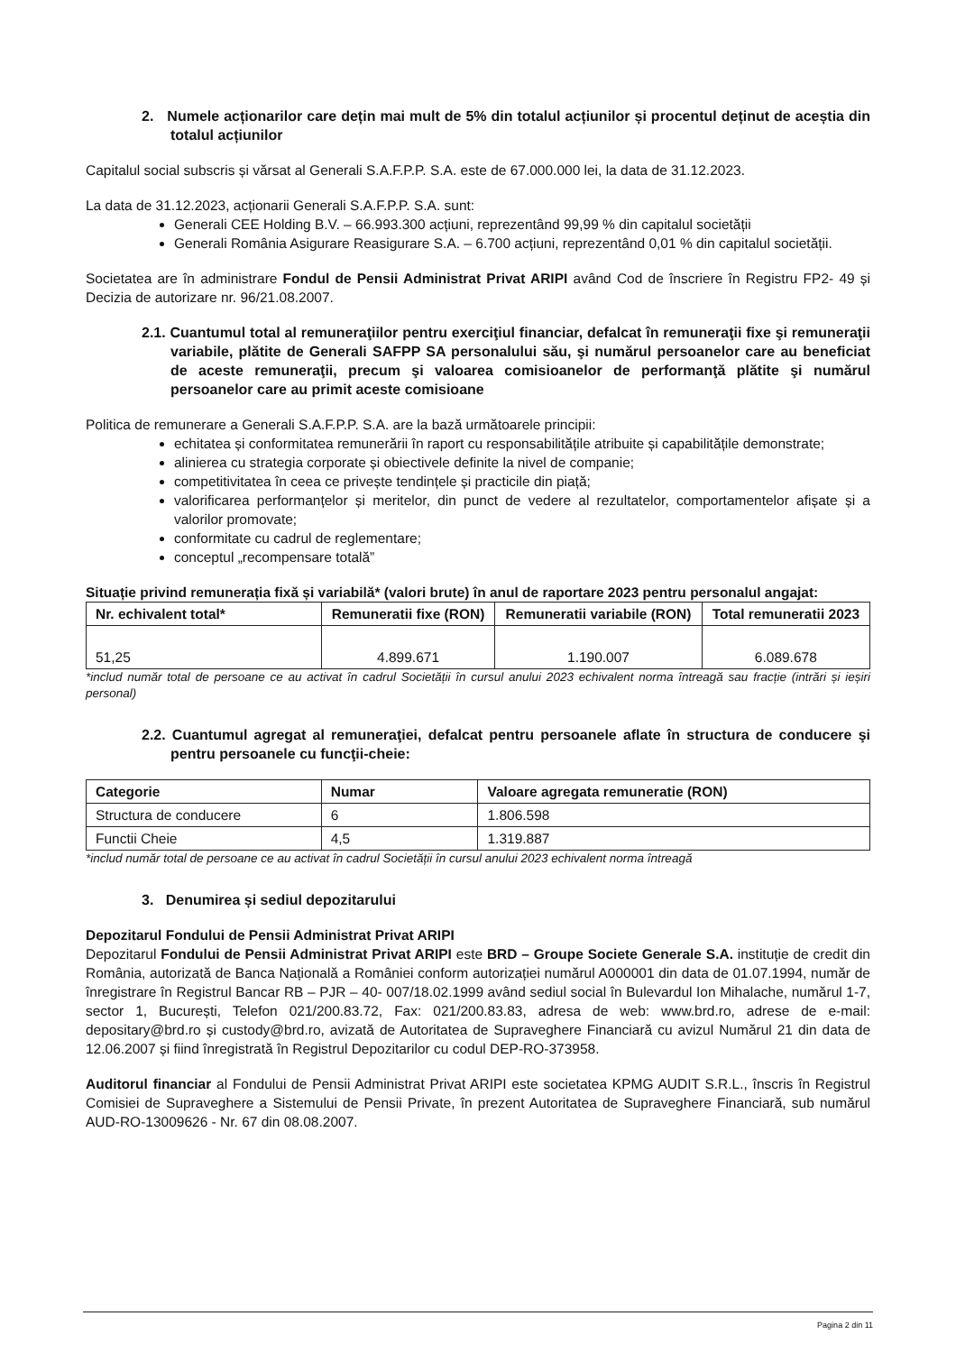2. Numele acționarilor care dețin mai mult de 5% din totalul acțiunilor și procentul deținut de aceștia din totalul acțiunilor
Capitalul social subscris și vărsat al Generali S.A.F.P.P. S.A. este de 67.000.000 lei, la data de 31.12.2023.
La data de 31.12.2023, acționarii Generali S.A.F.P.P. S.A. sunt:
Generali CEE Holding B.V. – 66.993.300 acțiuni, reprezentând 99,99 % din capitalul societății
Generali România Asigurare Reasigurare S.A. – 6.700 acțiuni, reprezentând 0,01 % din capitalul societății.
Societatea are în administrare Fondul de Pensii Administrat Privat ARIPI având Cod de înscriere în Registru FP2- 49 și Decizia de autorizare nr. 96/21.08.2007.
2.1. Cuantumul total al remuneraţiilor pentru exerciţiul financiar, defalcat în remuneraţii fixe şi remuneraţii variabile, plătite de Generali SAFPP SA personalului său, şi numărul persoanelor care au beneficiat de aceste remuneraţii, precum şi valoarea comisioanelor de performanţă plătite şi numărul persoanelor care au primit aceste comisioane
Politica de remunerare a Generali S.A.F.P.P. S.A. are la bază următoarele principii:
echitatea și conformitatea remunerării în raport cu responsabilitățile atribuite și capabilitățile demonstrate;
alinierea cu strategia corporate și obiectivele definite la nivel de companie;
competitivitatea în ceea ce privește tendințele și practicile din piață;
valorificarea performanțelor și meritelor, din punct de vedere al rezultatelor, comportamentelor afișate și a valorilor promovate;
conformitate cu cadrul de reglementare;
conceptul „recompensare totală”
Situație privind remunerația fixă și variabilă* (valori brute) în anul de raportare 2023 pentru personalul angajat:
| Nr. echivalent total* | Remuneratii fixe (RON) | Remuneratii variabile (RON) | Total remuneratii 2023 |
| --- | --- | --- | --- |
| 51,25 | 4.899.671 | 1.190.007 | 6.089.678 |
*includ număr total de persoane ce au activat în cadrul Societății în cursul anului 2023 echivalent norma întreagă sau fracție (intrări și ieșiri personal)
2.2. Cuantumul agregat al remuneraţiei, defalcat pentru persoanele aflate în structura de conducere şi pentru persoanele cu funcţii-cheie:
| Categorie | Numar | Valoare agregata remuneratie (RON) |
| --- | --- | --- |
| Structura de conducere | 6 | 1.806.598 |
| Functii Cheie | 4,5 | 1.319.887 |
*includ număr total de persoane ce au activat în cadrul Societății în cursul anului 2023 echivalent norma întreagă
3. Denumirea și sediul depozitarului
Depozitarul Fondului de Pensii Administrat Privat ARIPI
Depozitarul Fondului de Pensii Administrat Privat ARIPI este BRD – Groupe Societe Generale S.A. instituție de credit din România, autorizată de Banca Națională a României conform autorizației numărul A000001 din data de 01.07.1994, număr de înregistrare în Registrul Bancar RB – PJR – 40- 007/18.02.1999 având sediul social în Bulevardul Ion Mihalache, numărul 1-7, sector 1, București, Telefon 021/200.83.72, Fax: 021/200.83.83, adresa de web: www.brd.ro, adrese de e-mail: depositary@brd.ro și custody@brd.ro, avizată de Autoritatea de Supraveghere Financiară cu avizul Numărul 21 din data de 12.06.2007 și fiind înregistrată în Registrul Depozitarilor cu codul DEP-RO-373958.
Auditorul financiar al Fondului de Pensii Administrat Privat ARIPI este societatea KPMG AUDIT S.R.L., înscris în Registrul Comisiei de Supraveghere a Sistemului de Pensii Private, în prezent Autoritatea de Supraveghere Financiară, sub numărul AUD-RO-13009626 - Nr. 67 din 08.08.2007.
Pagina 2 din 11